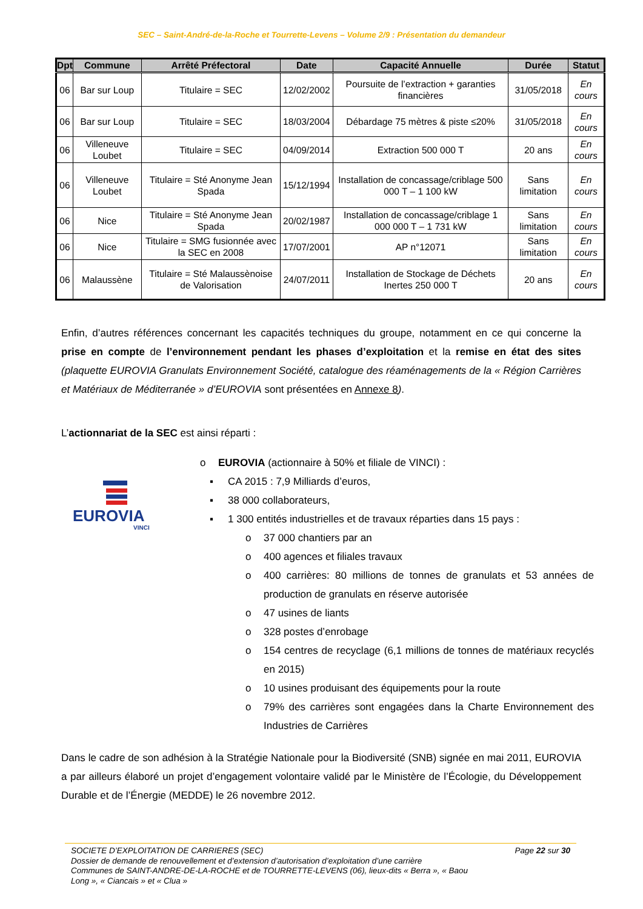SEC – Saint-André-de-la-Roche et Tourrette-Levens – Volume 2/9 : Présentation du demandeur
| Dpt | Commune | Arrêté Préfectoral | Date | Capacité Annuelle | Durée | Statut |
| --- | --- | --- | --- | --- | --- | --- |
| 06 | Bar sur Loup | Titulaire = SEC | 12/02/2002 | Poursuite de l’extraction + garanties financières | 31/05/2018 | En cours |
| 06 | Bar sur Loup | Titulaire = SEC | 18/03/2004 | Débardage 75 mètres & piste ≤20% | 31/05/2018 | En cours |
| 06 | Villeneuve Loubet | Titulaire = SEC | 04/09/2014 | Extraction 500 000 T | 20 ans | En cours |
| 06 | Villeneuve Loubet | Titulaire = Sté Anonyme Jean Spada | 15/12/1994 | Installation de concassage/criblage 500 000 T – 1 100 kW | Sans limitation | En cours |
| 06 | Nice | Titulaire = Sté Anonyme Jean Spada | 20/02/1987 | Installation de concassage/criblage 1 000 000 T – 1 731 kW | Sans limitation | En cours |
| 06 | Nice | Titulaire = SMG fusionnée avec la SEC en 2008 | 17/07/2001 | AP n°12071 | Sans limitation | En cours |
| 06 | Malaussène | Titulaire = Sté Malaussènoise de Valorisation | 24/07/2011 | Installation de Stockage de Déchets Inertes 250 000 T | 20 ans | En cours |
Enfin, d’autres références concernant les capacités techniques du groupe, notamment en ce qui concerne la prise en compte de l’environnement pendant les phases d’exploitation et la remise en état des sites (plaquette EUROVIA Granulats Environnement Société, catalogue des réaménagements de la « Région Carrières et Matériaux de Méditerranée » d’EUROVIA sont présentées en Annexe 8).
L’actionnariat de la SEC est ainsi réparti :
EUROVIA
VINCI
o EUROVIA (actionnaire à 50% et filiale de VINCI) :
▪ CA 2015 : 7,9 Milliards d’euros,
▪ 38 000 collaborateurs,
▪ 1 300 entités industrielles et de travaux réparties dans 15 pays :
o 37 000 chantiers par an
o 400 agences et filiales travaux
o 400 carrières: 80 millions de tonnes de granulats et 53 années de production de granulats en réserve autorisée
o 47 usines de liants
o 328 postes d’enrobage
o 154 centres de recyclage (6,1 millions de tonnes de matériaux recyclés en 2015)
o 10 usines produisant des équipements pour la route
o 79% des carrières sont engagées dans la Charte Environnement des Industries de Carrières
Dans le cadre de son adhésion à la Stratégie Nationale pour la Biodiversité (SNB) signée en mai 2011, EUROVIA a par ailleurs élaboré un projet d’engagement volontaire validé par le Ministère de l’Écologie, du Développement Durable et de l’Énergie (MEDDE) le 26 novembre 2012.
SOCIETE D’EXPLOITATION DE CARRIERES (SEC) Page 22 sur 30
Dossier de demande de renouvellement et d’extension d’autorisation d’exploitation d’une carrière
Communes de SAINT-ANDRE-DE-LA-ROCHE et de TOURRETTE-LEVENS (06), lieux-dits « Berra », « Baou Long », « Ciancais » et « Clua »